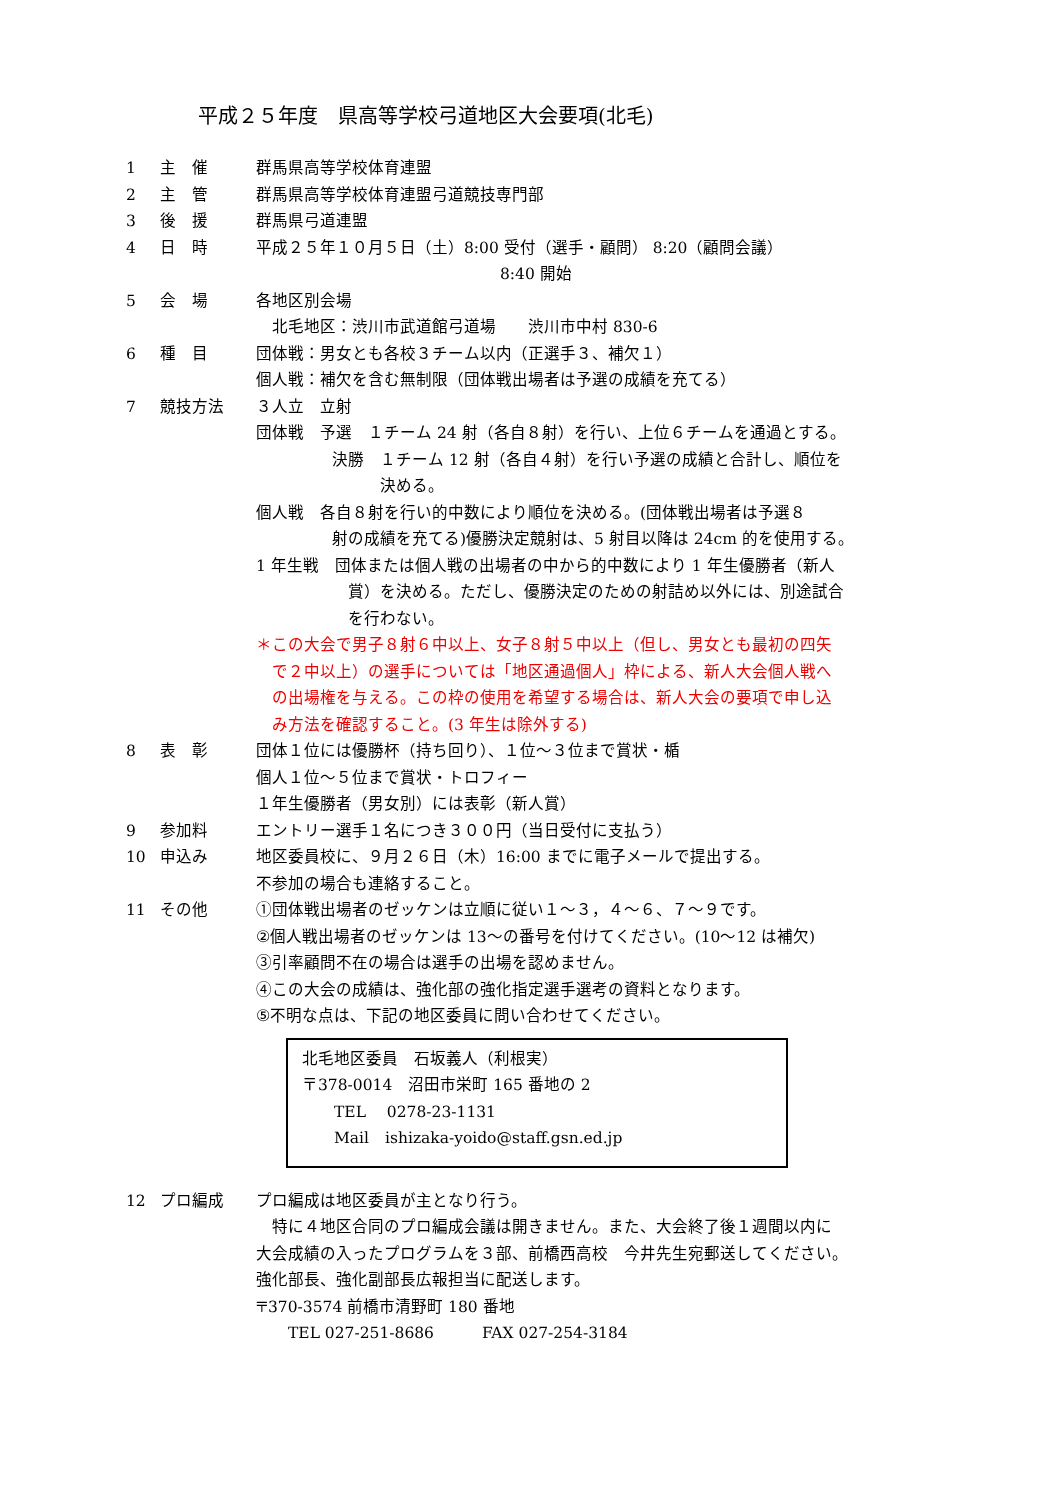平成２５年度　県高等学校弓道地区大会要項(北毛)
1 主　催 群馬県高等学校体育連盟
2 主　管 群馬県高等学校体育連盟弓道競技専門部
3 後　援 群馬県弓道連盟
4 日　時 平成２５年１０月５日（土）8:00 受付（選手・顧問） 8:20（顧問会議）
8:40 開始
5 会　場 各地区別会場
　北毛地区：渋川市武道館弓道場　　渋川市中村 830-6
6 種　目 団体戦：男女とも各校３チーム以内（正選手３、補欠１）
個人戦：補欠を含む無制限（団体戦出場者は予選の成績を充てる）
7 競技方法 ３人立　立射
団体戦　予選　１チーム 24 射（各自８射）を行い、上位６チームを通過とする。
決勝　１チーム 12 射（各自４射）を行い予選の成績と合計し、順位を
　　　決める。
個人戦　各自８射を行い的中数により順位を決める。(団体戦出場者は予選８
射の成績を充てる)優勝決定競射は、5 射目以降は 24cm 的を使用する。
1 年生戦　団体または個人戦の出場者の中から的中数により 1 年生優勝者（新人
賞）を決める。ただし、優勝決定のための射詰め以外には、別途試合
を行わない。
＊この大会で男子８射６中以上、女子８射５中以上（但し、男女とも最初の四矢
　で２中以上）の選手については「地区通過個人」枠による、新人大会個人戦へ
　の出場権を与える。この枠の使用を希望する場合は、新人大会の要項で申し込
　み方法を確認すること。(3 年生は除外する)
8 表　彰 団体１位には優勝杯（持ち回り）、１位～３位まで賞状・楯
個人１位～５位まで賞状・トロフィー
１年生優勝者（男女別）には表彰（新人賞）
9 参加料 エントリー選手１名につき３００円（当日受付に支払う）
10 申込み 地区委員校に、９月２６日（木）16:00 までに電子メールで提出する。
不参加の場合も連絡すること。
11 その他 ①団体戦出場者のゼッケンは立順に従い１～３，４～６、７～９です。
②個人戦出場者のゼッケンは 13～の番号を付けてください。(10～12 は補欠)
③引率顧問不在の場合は選手の出場を認めません。
④この大会の成績は、強化部の強化指定選手選考の資料となります。
⑤不明な点は、下記の地区委員に問い合わせてください。
北毛地区委員　石坂義人（利根実）
〒378-0014　沼田市栄町 165 番地の 2
　　TEL　 0278-23-1131
　　Mail　ishizaka-yoido@staff.gsn.ed.jp
12 プロ編成 プロ編成は地区委員が主となり行う。
　特に４地区合同のプロ編成会議は開きません。また、大会終了後１週間以内に
大会成績の入ったプログラムを３部、前橋西高校　今井先生宛郵送してください。
強化部長、強化副部長広報担当に配送します。
〒370-3574 前橋市清野町 180 番地
　　TEL 027-251-8686　　　FAX 027-254-3184